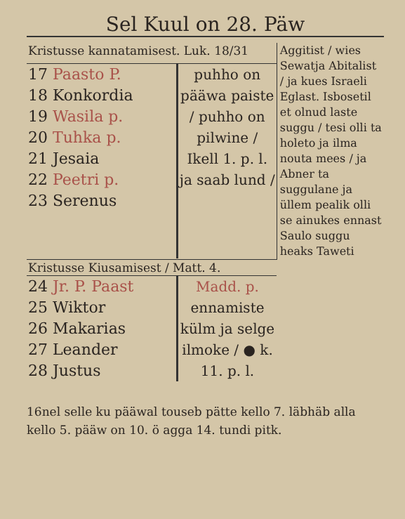Sel Kuul on 28. Päw
| Kristusse kannatamisest. Luk. 18/31 | | Aggitist / wies Sewatja Abitalist / ja kues Israeli Eglast. Isbosetil et olnud laste suggu / tesi olli ta holeto ja ilma nouta mees / ja Abner ta suggulane ja üllem pealik olli se ainukes ennast Saulo suggu heaks Taweti |
| 17 Paasto P. 18 Konkordia 19 Wasila p. 20 Tuhka p. 21 Jesaia 22 Peetri p. 23 Serenus | puhho on pääwa paiste / puhho on pilwine / Ikell 1. p. l. ja saab lund / | |
| Kristusse Kiusamisest / Matt. 4. | | |
| 24 Jr. P. Paast 25 Wiktor 26 Makarias 27 Leander 28 Justus | Madd. p. ennamiste külm ja selge ilmoke / ● k. 11. p. l. | |
16nel selle ku pääwal touseb pätte kello 7. läbhäb alla kello 5. pääw on 10. ö agga 14. tundi pitk.